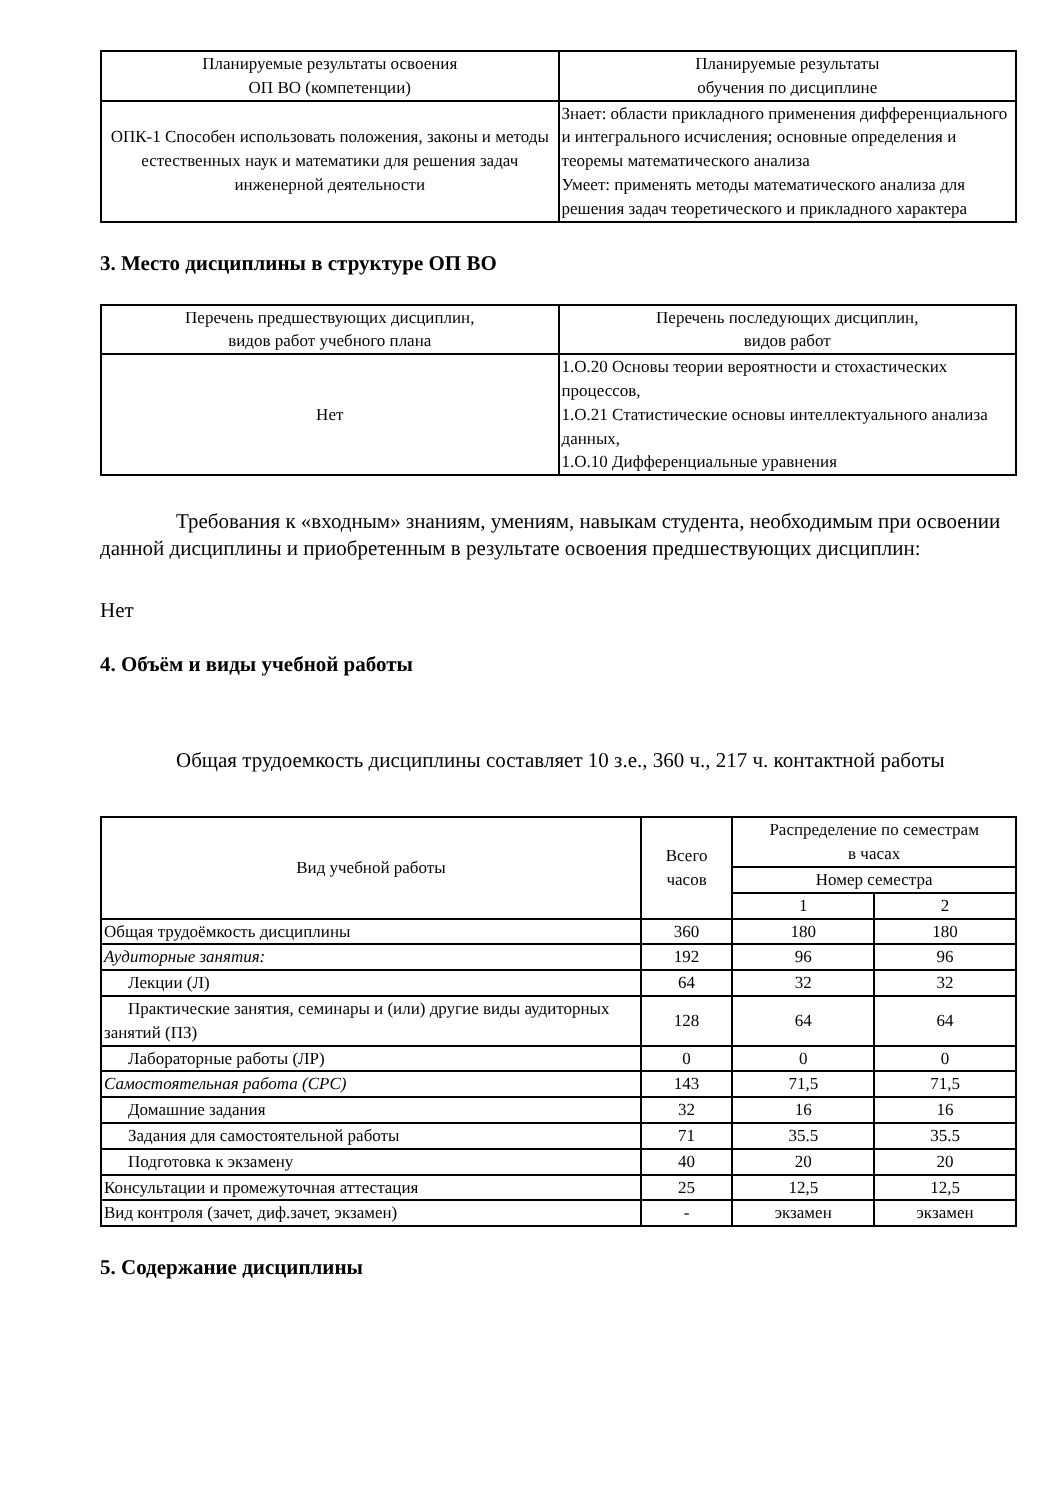| Планируемые результаты освоения ОП ВО (компетенции) | Планируемые результаты обучения по дисциплине |
| --- | --- |
| ОПК-1 Способен использовать положения, законы и методы естественных наук и математики для решения задач инженерной деятельности | Знает: области прикладного применения дифференциального и интегрального исчисления; основные определения и теоремы математического анализа Умеет: применять методы математического анализа для решения задач теоретического и прикладного характера |
3. Место дисциплины в структуре ОП ВО
| Перечень предшествующих дисциплин, видов работ учебного плана | Перечень последующих дисциплин, видов работ |
| --- | --- |
| Нет | 1.О.20 Основы теории вероятности и стохастических процессов, 1.О.21 Статистические основы интеллектуального анализа данных, 1.О.10 Дифференциальные уравнения |
Требования к «входным» знаниям, умениям, навыкам студента, необходимым при освоении данной дисциплины и приобретенным в результате освоения предшествующих дисциплин:
Нет
4. Объём и виды учебной работы
Общая трудоемкость дисциплины составляет 10 з.е., 360 ч., 217 ч. контактной работы
| Вид учебной работы | Всего часов | Распределение по семестрам в часах | |
| --- | --- | --- | --- |
| | | Номер семестра | |
| | | 1 | 2 |
| Общая трудоёмкость дисциплины | 360 | 180 | 180 |
| Аудиторные занятия: | 192 | 96 | 96 |
| Лекции (Л) | 64 | 32 | 32 |
| Практические занятия, семинары и (или) другие виды аудиторных занятий (ПЗ) | 128 | 64 | 64 |
| Лабораторные работы (ЛР) | 0 | 0 | 0 |
| Самостоятельная работа (СРС) | 143 | 71,5 | 71,5 |
| Домашние задания | 32 | 16 | 16 |
| Задания для самостоятельной работы | 71 | 35.5 | 35.5 |
| Подготовка к экзамену | 40 | 20 | 20 |
| Консультации и промежуточная аттестация | 25 | 12,5 | 12,5 |
| Вид контроля (зачет, диф.зачет, экзамен) | - | экзамен | экзамен |
5. Содержание дисциплины